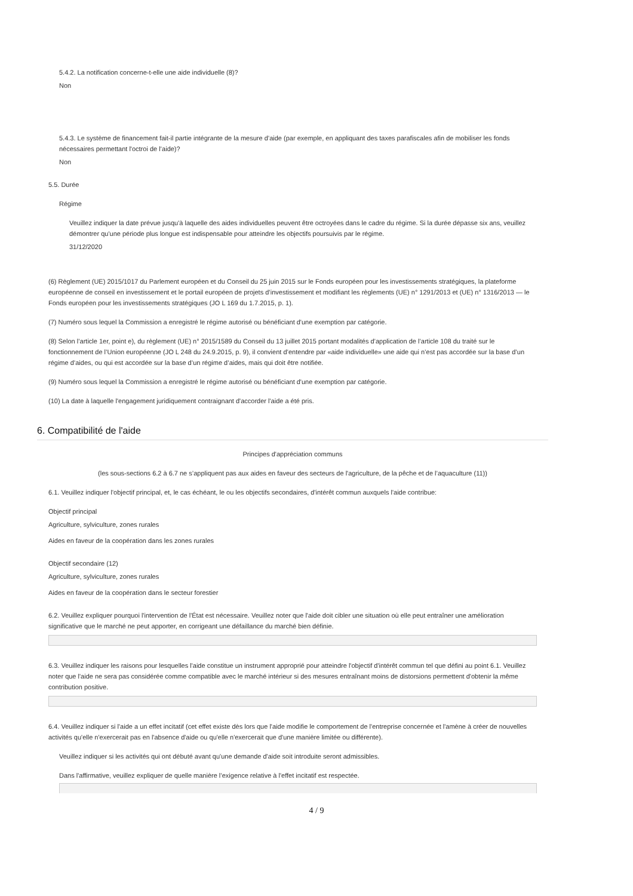5.4.2. La notification concerne-t-elle une aide individuelle (8)?
Non
5.4.3. Le système de financement fait-il partie intégrante de la mesure d’aide (par exemple, en appliquant des taxes parafiscales afin de mobiliser les fonds nécessaires permettant l'octroi de l’aide)?
Non
5.5. Durée
Régime
Veuillez indiquer la date prévue jusqu'à laquelle des aides individuelles peuvent être octroyées dans le cadre du régime. Si la durée dépasse six ans, veuillez démontrer qu'une période plus longue est indispensable pour atteindre les objectifs poursuivis par le régime.
31/12/2020
(6) Règlement (UE) 2015/1017 du Parlement européen et du Conseil du 25 juin 2015 sur le Fonds européen pour les investissements stratégiques, la plateforme européenne de conseil en investissement et le portail européen de projets d’investissement et modifiant les règlements (UE) n° 1291/2013 et (UE) n° 1316/2013 — le Fonds européen pour les investissements stratégiques (JO L 169 du 1.7.2015, p. 1).
(7) Numéro sous lequel la Commission a enregistré le régime autorisé ou bénéficiant d'une exemption par catégorie.
(8) Selon l’article 1er, point e), du règlement (UE) n° 2015/1589 du Conseil du 13 juillet 2015 portant modalités d’application de l’article 108 du traité sur le fonctionnement de l’Union européenne (JO L 248 du 24.9.2015, p. 9), il convient d’entendre par «aide individuelle» une aide qui n’est pas accordée sur la base d’un régime d’aides, ou qui est accordée sur la base d’un régime d’aides, mais qui doit être notifiée.
(9) Numéro sous lequel la Commission a enregistré le régime autorisé ou bénéficiant d'une exemption par catégorie.
(10) La date à laquelle l'engagement juridiquement contraignant d'accorder l'aide a été pris.
6. Compatibilité de l'aide
Principes d'appréciation communs
(les sous-sections 6.2 à 6.7 ne s’appliquent pas aux aides en faveur des secteurs de l'agriculture, de la pêche et de l’aquaculture (11))
6.1. Veuillez indiquer l'objectif principal, et, le cas échéant, le ou les objectifs secondaires, d'intérêt commun auxquels l'aide contribue:
Objectif principal
Agriculture, sylviculture, zones rurales
Aides en faveur de la coopération dans les zones rurales
Objectif secondaire (12)
Agriculture, sylviculture, zones rurales
Aides en faveur de la coopération dans le secteur forestier
6.2. Veuillez expliquer pourquoi l'intervention de l'État est nécessaire. Veuillez noter que l'aide doit cibler une situation où elle peut entraîner une amélioration significative que le marché ne peut apporter, en corrigeant une défaillance du marché bien définie.
6.3. Veuillez indiquer les raisons pour lesquelles l'aide constitue un instrument approprié pour atteindre l'objectif d'intérêt commun tel que défini au point 6.1. Veuillez noter que l'aide ne sera pas considérée comme compatible avec le marché intérieur si des mesures entraînant moins de distorsions permettent d'obtenir la même contribution positive.
6.4. Veuillez indiquer si l'aide a un effet incitatif (cet effet existe dès lors que l'aide modifie le comportement de l'entreprise concernée et l'amène à créer de nouvelles activités qu'elle n'exercerait pas en l'absence d'aide ou qu'elle n'exercerait que d'une manière limitée ou différente).
Veuillez indiquer si les activités qui ont débuté avant qu'une demande d'aide soit introduite seront admissibles.
Dans l'affirmative, veuillez expliquer de quelle manière l’exigence relative à l'effet incitatif est respectée.
4 / 9